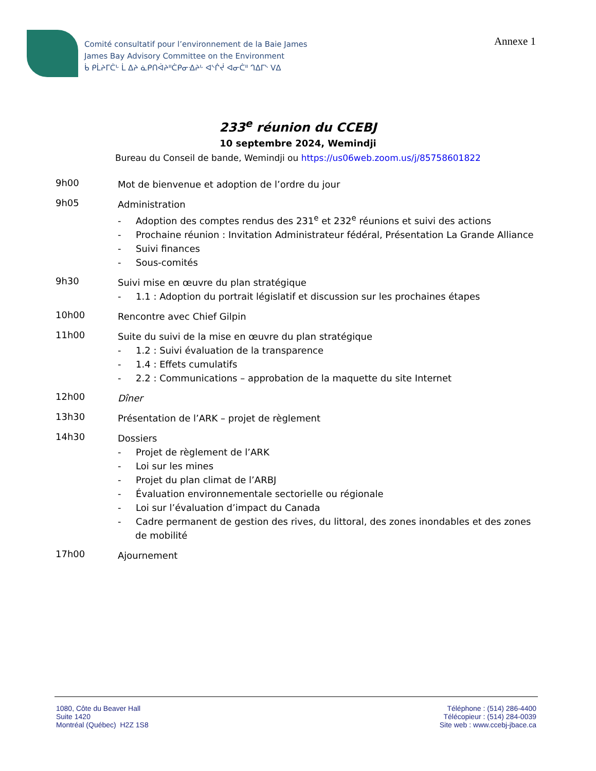Comité consultatif pour l’environnement de la Baie James
James Bay Advisory Committee on the Environment
ᑳ ᑭᒫᔨᒥᑖᒡ ᒫ ᐃᔨ ᓈᑭᑎᐋᔨᐦᑖᑭᓂᐎᔨᒡ ᐊᔅᒌᔫ ᐊᓂᑖᐦ ᒉᐃᒥᔅ ᐯᐃ
Annexe 1
233<sup>e</sup> réunion du CCEBJ
10 septembre 2024, Wemindji
Bureau du Conseil de bande, Wemindji ou https://us06web.zoom.us/j/85758601822
9h00
Mot de bienvenue et adoption de l’ordre du jour
9h05
Administration
- Adoption des comptes rendus des 231<sup>e</sup> et 232<sup>e</sup> réunions et suivi des actions
- Prochaine réunion : Invitation Administrateur fédéral, Présentation La Grande Alliance
- Suivi finances
- Sous-comités
9h30
Suivi mise en œuvre du plan stratégique
- 1.1 : Adoption du portrait législatif et discussion sur les prochaines étapes
10h00
Rencontre avec Chief Gilpin
11h00
Suite du suivi de la mise en œuvre du plan stratégique
- 1.2 : Suivi évaluation de la transparence
- 1.4 : Effets cumulatifs
- 2.2 : Communications – approbation de la maquette du site Internet
12h00
Dîner
13h30
Présentation de l’ARK – projet de règlement
14h30
Dossiers
- Projet de règlement de l’ARK
- Loi sur les mines
- Projet du plan climat de l’ARBJ
- Évaluation environnementale sectorielle ou régionale
- Loi sur l’évaluation d’impact du Canada
- Cadre permanent de gestion des rives, du littoral, des zones inondables et des zones de mobilité
17h00
Ajournement
1080, Côte du Beaver Hall
Suite 1420
Montréal (Québec) H2Z 1S8
Téléphone : (514) 286-4400
Télécopieur : (514) 284-0039
Site web : www.ccebj-jbace.ca